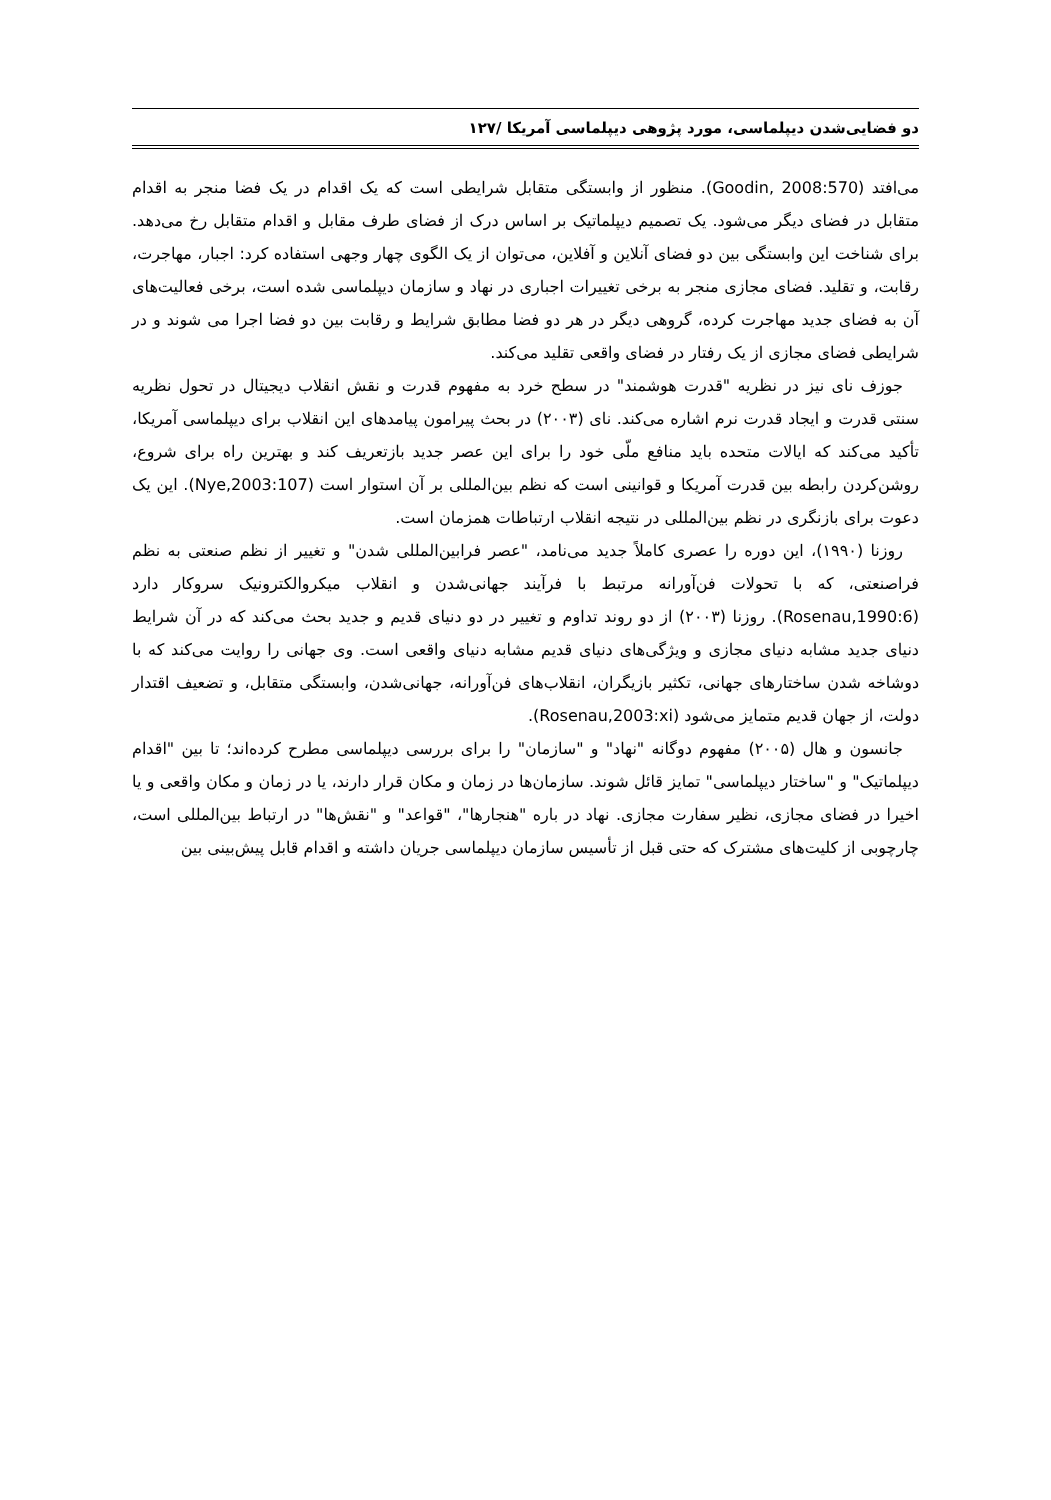دو فضایی‌شدن دیپلماسی، مورد پژوهی دیپلماسی آمریکا /۱۲۷
می‌افتد (Goodin, 2008:570). منظور از وابستگی متقابل شرایطی است که یک اقدام در یک فضا منجر به اقدام متقابل در فضای دیگر می‌شود. یک تصمیم دیپلماتیک بر اساس درک از فضای طرف مقابل و اقدام متقابل رخ می‌دهد. برای شناخت این وابستگی بین دو فضای آنلاین و آفلاین، می‌توان از یک الگوی چهار وجهی استفاده کرد: اجبار، مهاجرت، رقابت، و تقلید. فضای مجازی منجر به برخی تغییرات اجباری در نهاد و سازمان دیپلماسی شده است، برخی فعالیت‌های آن به فضای جدید مهاجرت کرده، گروهی دیگر در هر دو فضا مطابق شرایط و رقابت بین دو فضا اجرا می شوند و در شرایطی فضای مجازی از یک رفتار در فضای واقعی تقلید می‌کند.
جوزف نای نیز در نظریه "قدرت هوشمند" در سطح خرد به مفهوم قدرت و نقش انقلاب دیجیتال در تحول نظریه سنتی قدرت و ایجاد قدرت نرم اشاره می‌کند. نای (۲۰۰۳) در بحث پیرامون پیامدهای این انقلاب برای دیپلماسی آمریکا، تأکید می‌کند که ایالات متحده باید منافع ملّی خود را برای این عصر جدید بازتعریف کند و بهترین راه برای شروع، روشن‌کردن رابطه بین قدرت آمریکا و قوانینی است که نظم بین‌المللی بر آن استوار است (Nye,2003:107). این یک دعوت برای بازنگری در نظم بین‌المللی در نتیجه انقلاب ارتباطات همزمان است.
روزنا (۱۹۹۰)، این دوره را عصری کاملاً جدید می‌نامد، "عصر فرابین‌المللی شدن" و تغییر از نظم صنعتی به نظم فراصنعتی، که با تحولات فن‌آورانه مرتبط با فرآیند جهانی‌شدن و انقلاب میکروالکترونیک سروکار دارد (Rosenau,1990:6). روزنا (۲۰۰۳) از دو روند تداوم و تغییر در دو دنیای قدیم و جدید بحث می‌کند که در آن شرایط دنیای جدید مشابه دنیای مجازی و ویژگی‌های دنیای قدیم مشابه دنیای واقعی است. وی جهانی را روایت می‌کند که با دوشاخه شدن ساختارهای جهانی، تکثیر بازیگران، انقلاب‌های فن‌آورانه، جهانی‌شدن، وابستگی متقابل، و تضعیف اقتدار دولت، از جهان قدیم متمایز می‌شود (Rosenau,2003:xi).
جانسون و هال (۲۰۰۵) مفهوم دوگانه "نهاد" و "سازمان" را برای بررسی دیپلماسی مطرح کرده‌اند؛ تا بین "اقدام دیپلماتیک" و "ساختار دیپلماسی" تمایز قائل شوند. سازمان‌ها در زمان و مکان قرار دارند، یا در زمان و مکان واقعی و یا اخیرا در فضای مجازی، نظیر سفارت مجازی. نهاد در باره "هنجارها"، "قواعد" و "نقش‌ها" در ارتباط بین‌المللی است، چارچوبی از کلیت‌های مشترک که حتی قبل از تأسیس سازمان دیپلماسی جریان داشته و اقدام قابل پیش‌بینی بین